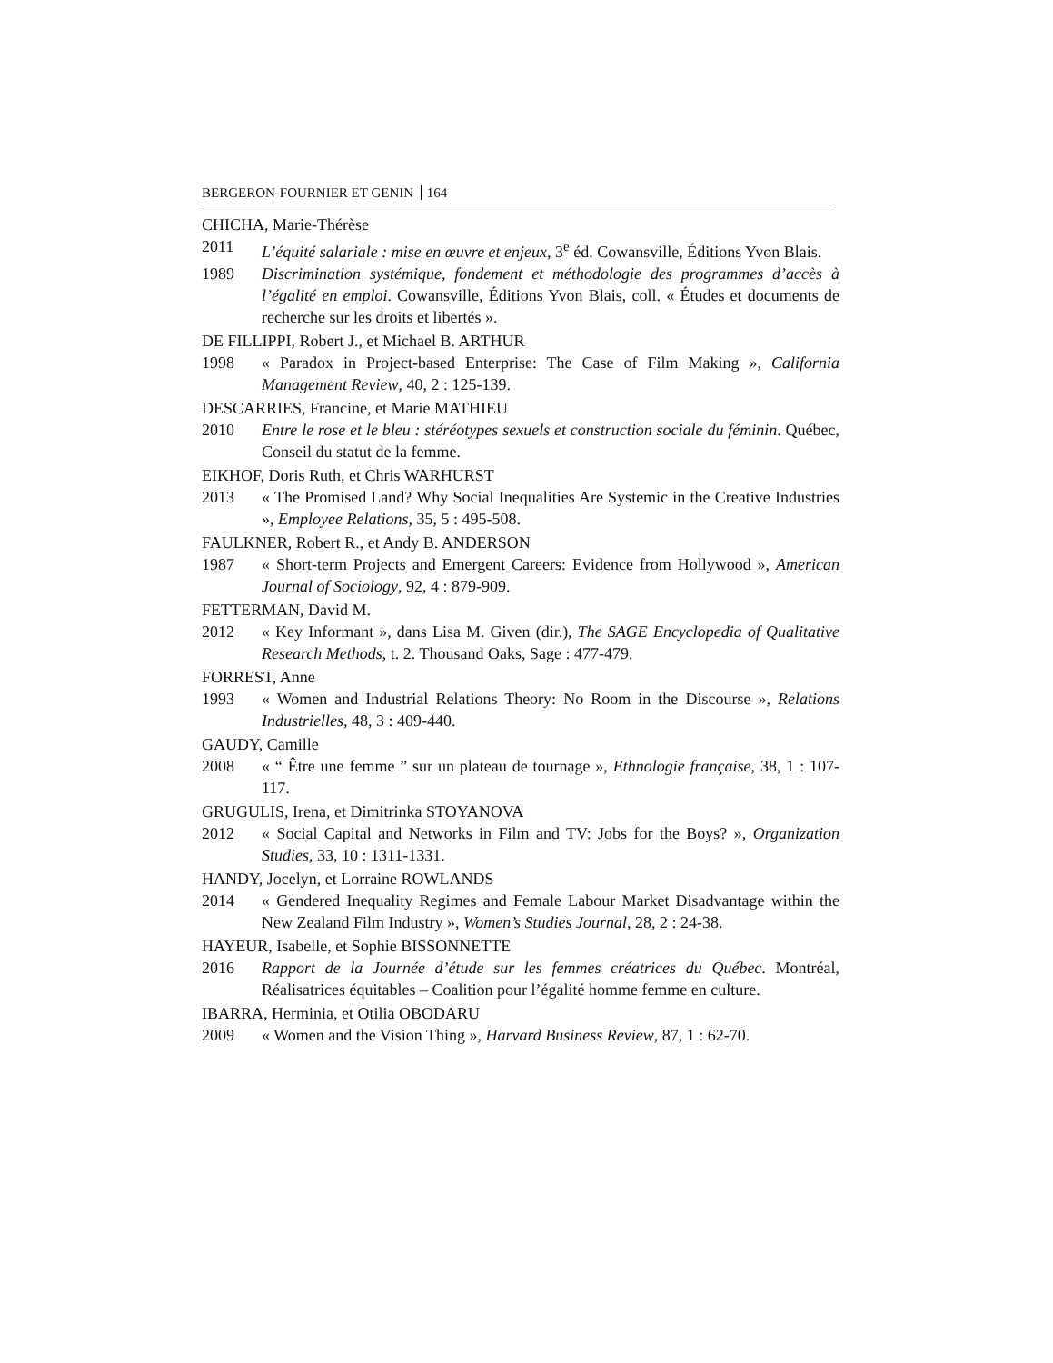BERGERON-FOURNIER ET GENIN 164
CHICHA, Marie-Thérèse
2011 L’équité salariale : mise en œuvre et enjeux, 3<sup>e</sup> éd. Cowansville, Éditions Yvon Blais.
1989 Discrimination systémique, fondement et méthodologie des programmes d’accès à l’égalité en emploi. Cowansville, Éditions Yvon Blais, coll. « Études et documents de recherche sur les droits et libertés ».
DE FILLIPPI, Robert J., et Michael B. ARTHUR
1998 « Paradox in Project-based Enterprise: The Case of Film Making », California Management Review, 40, 2 : 125-139.
DESCARRIES, Francine, et Marie MATHIEU
2010 Entre le rose et le bleu : stéréotypes sexuels et construction sociale du féminin. Québec, Conseil du statut de la femme.
EIKHOF, Doris Ruth, et Chris WARHURST
2013 « The Promised Land? Why Social Inequalities Are Systemic in the Creative Industries », Employee Relations, 35, 5 : 495-508.
FAULKNER, Robert R., et Andy B. ANDERSON
1987 « Short-term Projects and Emergent Careers: Evidence from Hollywood », American Journal of Sociology, 92, 4 : 879-909.
FETTERMAN, David M.
2012 « Key Informant », dans Lisa M. Given (dir.), The SAGE Encyclopedia of Qualitative Research Methods, t. 2. Thousand Oaks, Sage : 477-479.
FORREST, Anne
1993 « Women and Industrial Relations Theory: No Room in the Discourse », Relations Industrielles, 48, 3 : 409-440.
GAUDY, Camille
2008 « “ Être une femme ” sur un plateau de tournage », Ethnologie française, 38, 1 : 107-117.
GRUGULIS, Irena, et Dimitrinka STOYANOVA
2012 « Social Capital and Networks in Film and TV: Jobs for the Boys? », Organization Studies, 33, 10 : 1311-1331.
HANDY, Jocelyn, et Lorraine ROWLANDS
2014 « Gendered Inequality Regimes and Female Labour Market Disadvantage within the New Zealand Film Industry », Women’s Studies Journal, 28, 2 : 24-38.
HAYEUR, Isabelle, et Sophie BISSONNETTE
2016 Rapport de la Journée d’étude sur les femmes créatrices du Québec. Montréal, Réalisatrices équitables – Coalition pour l’égalité homme femme en culture.
IBARRA, Herminia, et Otilia OBODARU
2009 « Women and the Vision Thing », Harvard Business Review, 87, 1 : 62-70.